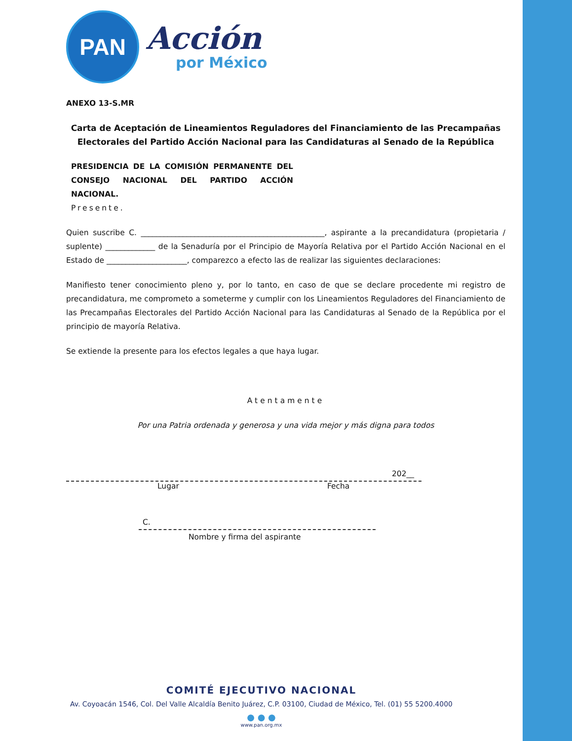PAN
Acción
por México
ANEXO 13-S.MR
Carta de Aceptación de Lineamientos Reguladores del Financiamiento de las Precampañas Electorales del Partido Acción Nacional para las Candidaturas al Senado de la República
PRESIDENCIA DE LA COMISIÓN PERMANENTE DEL CONSEJO NACIONAL DEL PARTIDO ACCIÓN NACIONAL.
Presente.
Quien suscribe C. ________________________________________________, aspirante a la precandidatura (propietaria / suplente) _____________ de la Senaduría por el Principio de Mayoría Relativa por el Partido Acción Nacional en el Estado de _____________________, comparezco a efecto las de realizar las siguientes declaraciones:
Manifiesto tener conocimiento pleno y, por lo tanto, en caso de que se declare procedente mi registro de precandidatura, me comprometo a someterme y cumplir con los Lineamientos Reguladores del Financiamiento de las Precampañas Electorales del Partido Acción Nacional para las Candidaturas al Senado de la República por el principio de mayoría Relativa.
Se extiende la presente para los efectos legales a que haya lugar.
Atentamente
Por una Patria ordenada y generosa y una vida mejor y más digna para todos
202__
Lugar Fecha
C.
Nombre y firma del aspirante
COMITÉ EJECUTIVO NACIONAL
Av. Coyoacán 1546, Col. Del Valle Alcaldía Benito Juárez, C.P. 03100, Ciudad de México, Tel. (01) 55 5200.4000
● ● ●
www.pan.org.mx